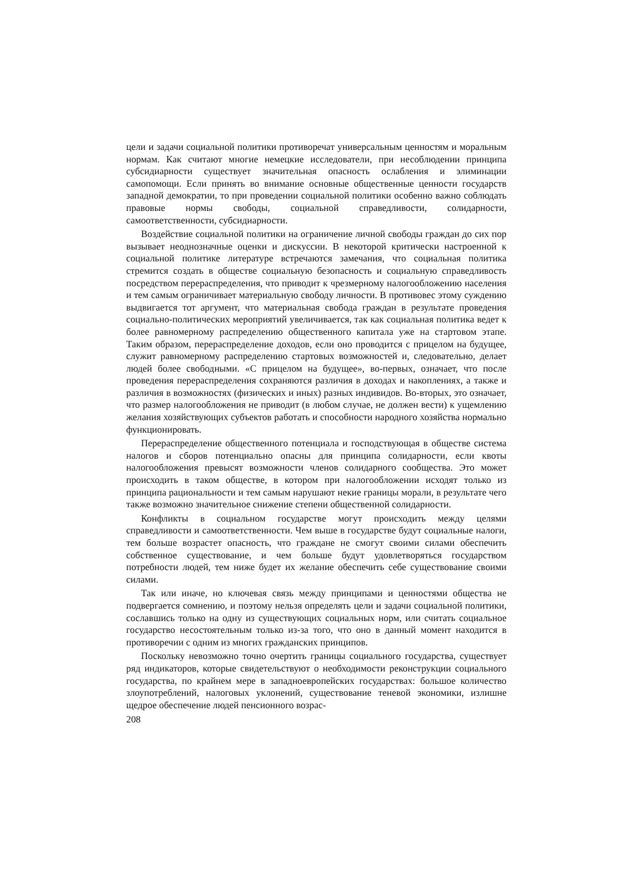цели и задачи социальной политики противоречат универсальным ценностям и моральным нормам. Как считают многие немецкие исследователи, при несоблюдении принципа субсидиарности существует значительная опасность ослабления и элиминации самопомощи. Если принять во внимание основные общественные ценности государств западной демократии, то при проведении социальной политики особенно важно соблюдать правовые нормы свободы, социальной справедливости, солидарности, самоответственности, субсидиарности.
Воздействие социальной политики на ограничение личной свободы граждан до сих пор вызывает неоднозначные оценки и дискуссии. В некоторой критически настроенной к социальной политике литературе встречаются замечания, что социальная политика стремится создать в обществе социальную безопасность и социальную справедливость посредством перераспределения, что приводит к чрезмерному налогообложению населения и тем самым ограничивает материальную свободу личности. В противовес этому суждению выдвигается тот аргумент, что материальная свобода граждан в результате проведения социально-политических мероприятий увеличивается, так как социальная политика ведет к более равномерному распределению общественного капитала уже на стартовом этапе. Таким образом, перераспределение доходов, если оно проводится с прицелом на будущее, служит равномерному распределению стартовых возможностей и, следовательно, делает людей более свободными. «С прицелом на будущее», во-первых, означает, что после проведения перераспределения сохраняются различия в доходах и накоплениях, а также и различия в возможностях (физических и иных) разных индивидов. Во-вторых, это означает, что размер налогообложения не приводит (в любом случае, не должен вести) к ущемлению желания хозяйствующих субъектов работать и способности народного хозяйства нормально функционировать.
Перераспределение общественного потенциала и господствующая в обществе система налогов и сборов потенциально опасны для принципа солидарности, если квоты налогообложения превысят возможности членов солидарного сообщества. Это может происходить в таком обществе, в котором при налогообложении исходят только из принципа рациональности и тем самым нарушают некие границы морали, в результате чего также возможно значительное снижение степени общественной солидарности.
Конфликты в социальном государстве могут происходить между целями справедливости и самоответственности. Чем выше в государстве будут социальные налоги, тем больше возрастет опасность, что граждане не смогут своими силами обеспечить собственное существование, и чем больше будут удовлетворяться государством потребности людей, тем ниже будет их желание обеспечить себе существование своими силами.
Так или иначе, но ключевая связь между принципами и ценностями общества не подвергается сомнению, и поэтому нельзя определять цели и задачи социальной политики, сославшись только на одну из существующих социальных норм, или считать социальное государство несостоятельным только из-за того, что оно в данный момент находится в противоречии с одним из многих гражданских принципов.
Поскольку невозможно точно очертить границы социального государства, существует ряд индикаторов, которые свидетельствуют о необходимости реконструкции социального государства, по крайнем мере в западноевропейских государствах: большое количество злоупотреблений, налоговых уклонений, существование теневой экономики, излишне щедрое обеспечение людей пенсионного возрас-
208